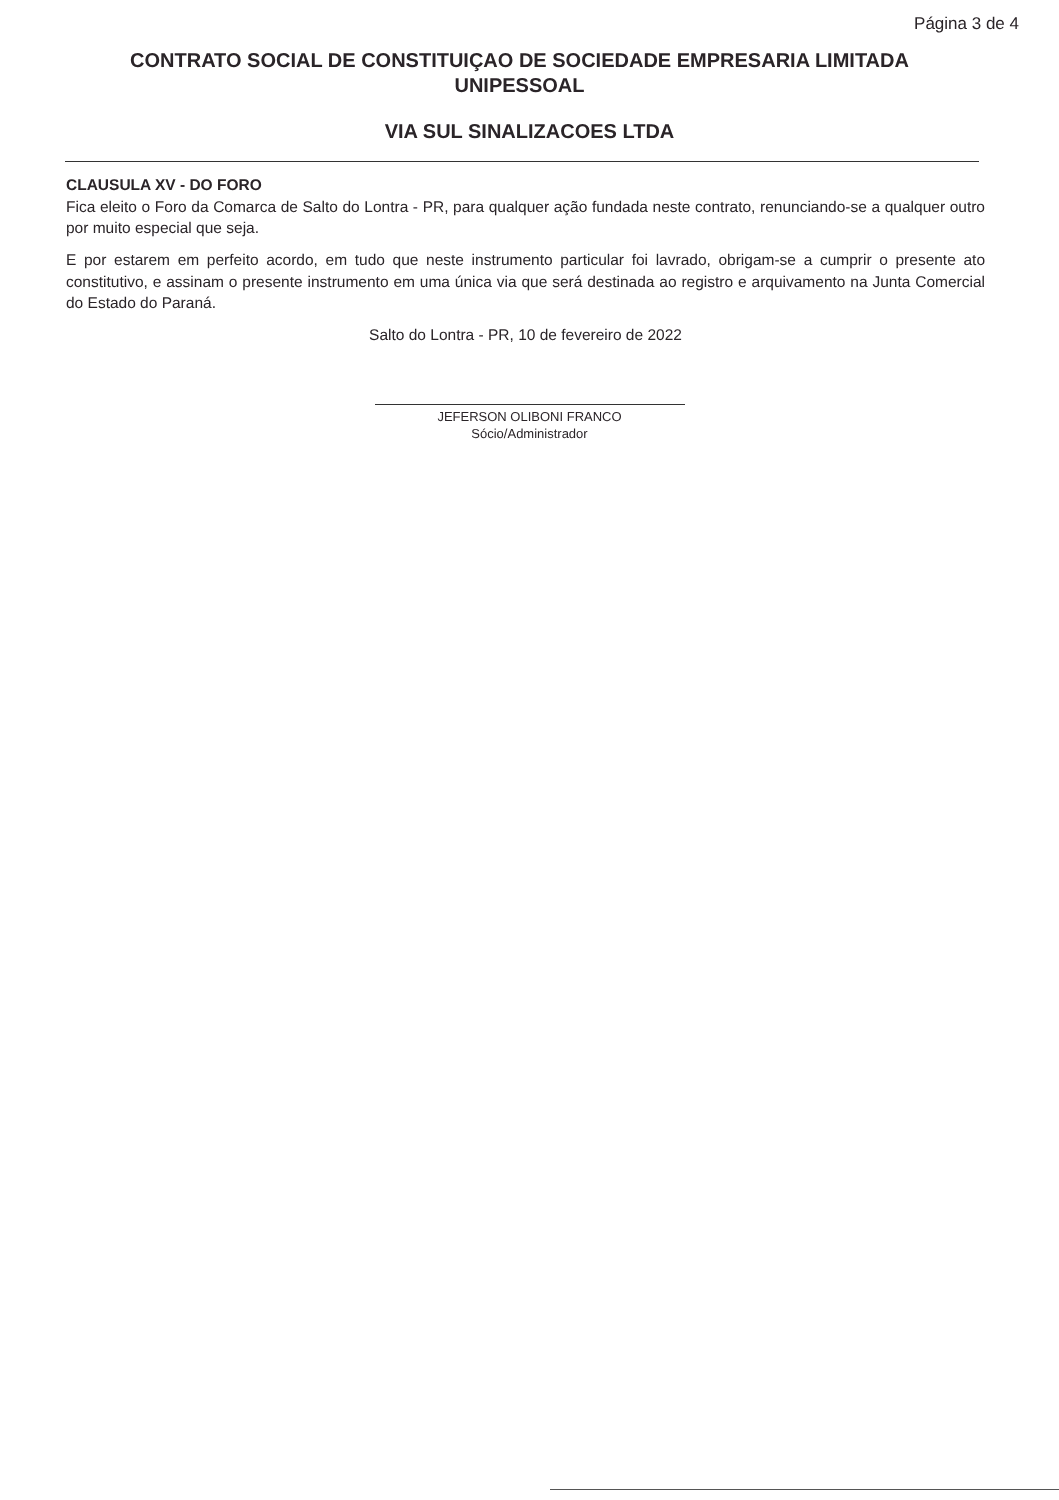Página 3 de 4
CONTRATO SOCIAL DE CONSTITUIÇAO DE SOCIEDADE EMPRESARIA LIMITADA UNIPESSOAL
VIA SUL SINALIZACOES LTDA
CLAUSULA XV - DO FORO
Fica eleito o Foro da Comarca de Salto do Lontra - PR, para qualquer ação fundada neste contrato, renunciando-se a qualquer outro por muito especial que seja.
E por estarem em perfeito acordo, em tudo que neste instrumento particular foi lavrado, obrigam-se a cumprir o presente ato constitutivo, e assinam o presente instrumento em uma única via que será destinada ao registro e arquivamento na Junta Comercial do Estado do Paraná.
Salto do Lontra - PR, 10 de fevereiro de 2022
JEFERSON OLIBONI FRANCO
Sócio/Administrador